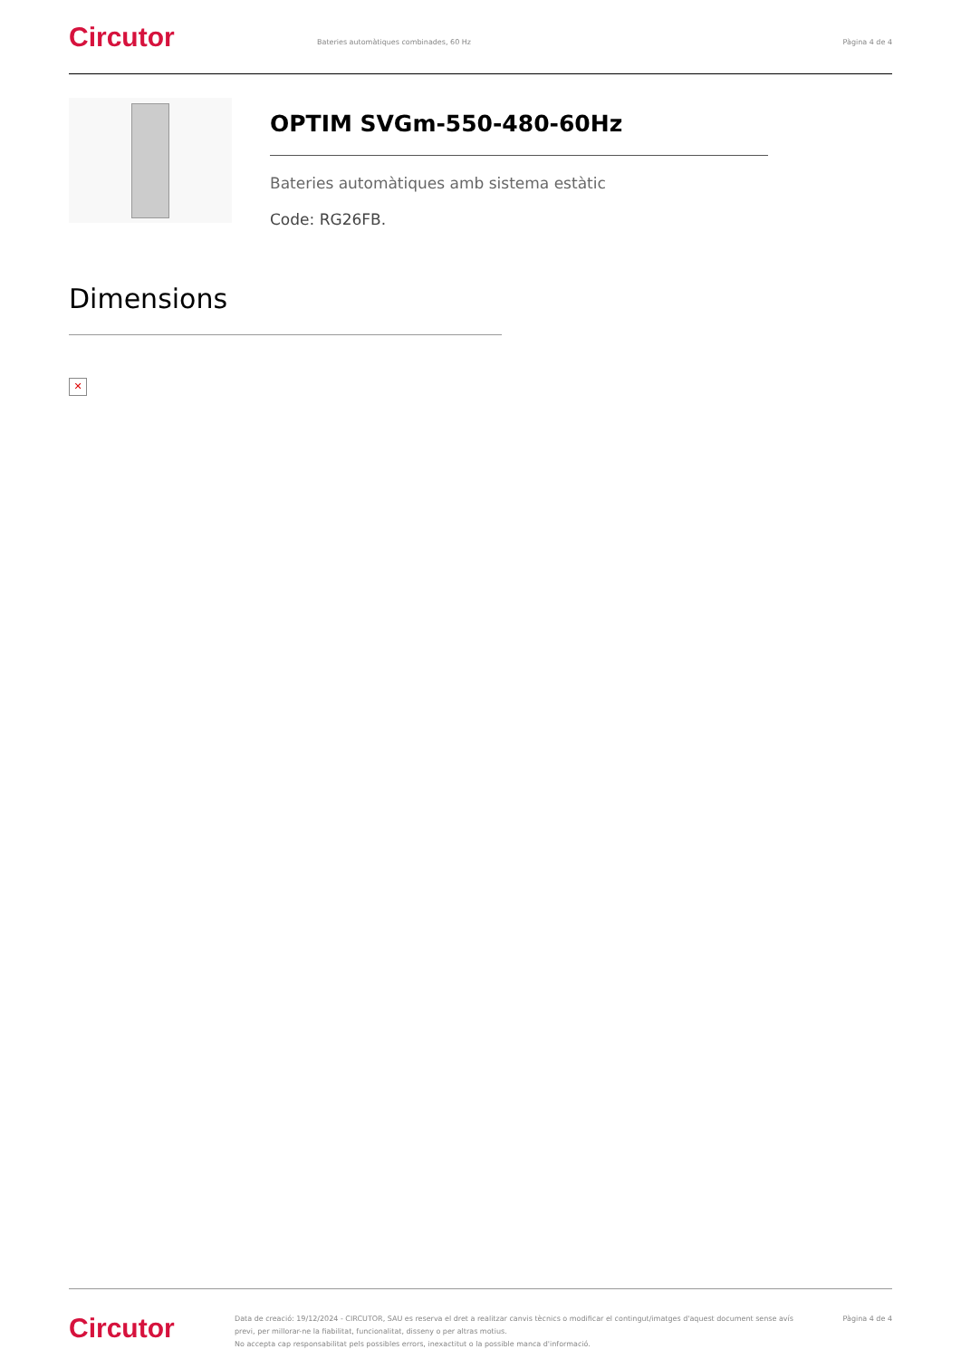Circutor
Bateries automàtiques combinades, 60 Hz
Pàgina 4 de 4
OPTIM SVGm-550-480-60Hz
Bateries automàtiques amb sistema estàtic
Code: RG26FB.
Dimensions
✕
Circutor
Data de creació: 19/12/2024 - CIRCUTOR, SAU es reserva el dret a realitzar canvis tècnics o modificar el contingut/imatges d'aquest document sense avís previ, per millorar-ne la fiabilitat, funcionalitat, disseny o per altras motius.
No accepta cap responsabilitat pels possibles errors, inexactitut o la possible manca d'informació.
Pàgina 4 de 4